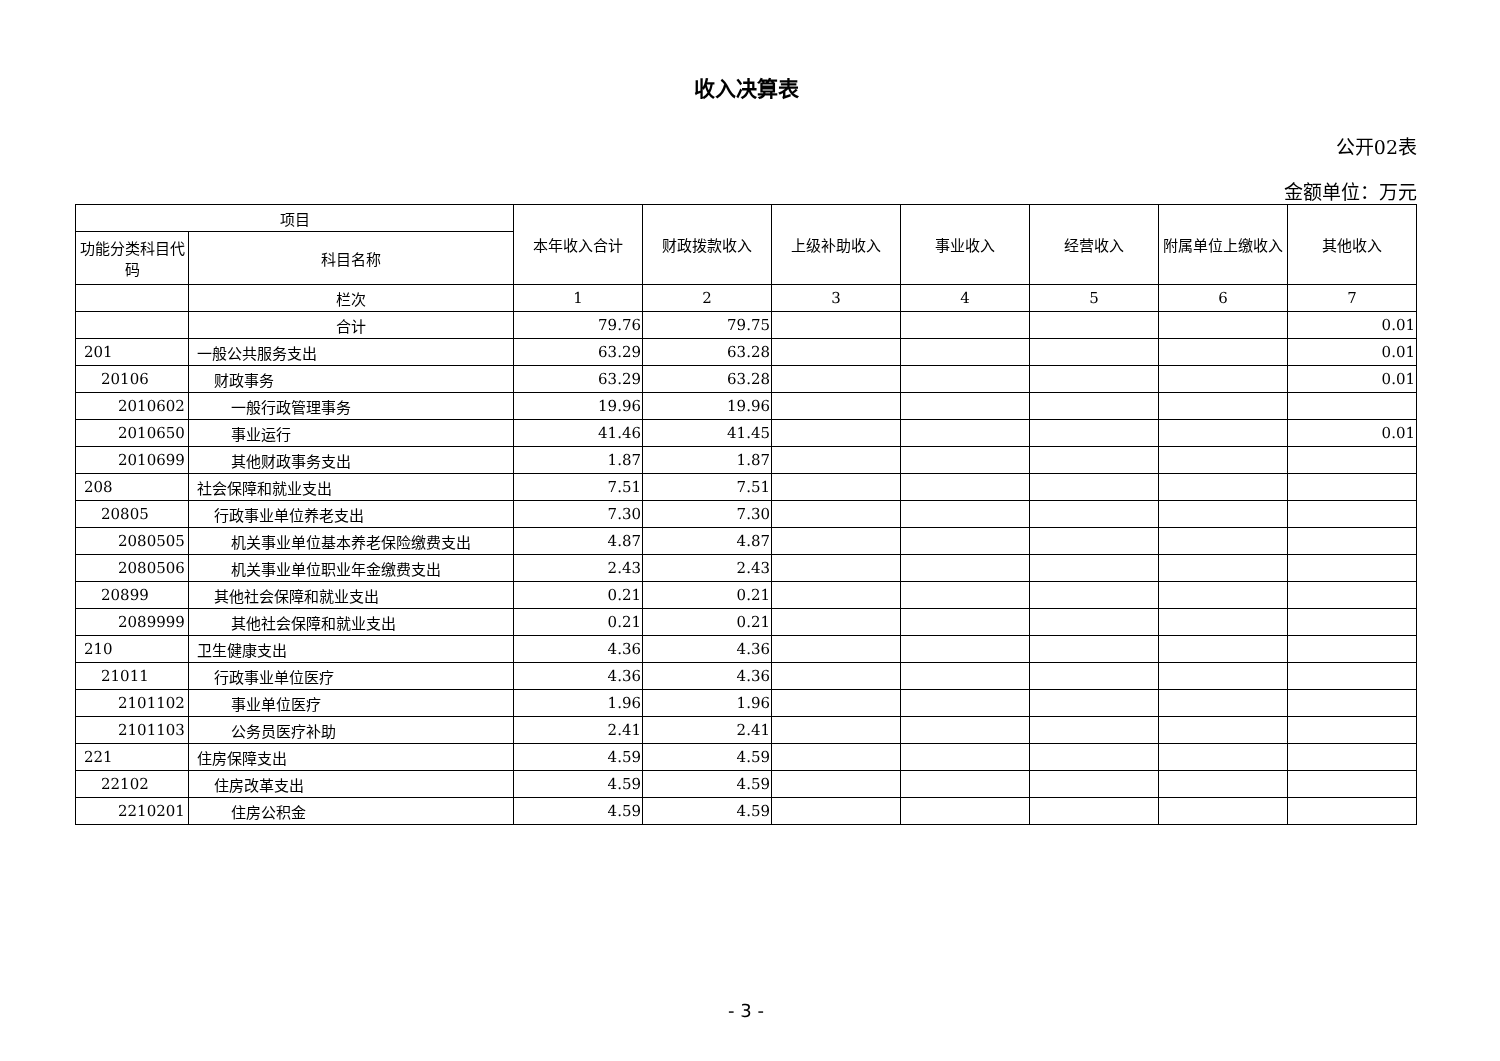收入决算表
公开02表
金额单位：万元
| 项目 | | 本年收入合计 | 财政拨款收入 | 上级补助收入 | 事业收入 | 经营收入 | 附属单位上缴收入 | 其他收入 |
| --- | --- | --- | --- | --- | --- | --- | --- | --- |
| 功能分类科目代码 | 科目名称 | | | | | | | |
| | 栏次 | 1 | 2 | 3 | 4 | 5 | 6 | 7 |
| | 合计 | 79.76 | 79.75 | | | | | 0.01 |
| 201 | 一般公共服务支出 | 63.29 | 63.28 | | | | | 0.01 |
| 20106 | 财政事务 | 63.29 | 63.28 | | | | | 0.01 |
| 2010602 | 一般行政管理事务 | 19.96 | 19.96 | | | | | |
| 2010650 | 事业运行 | 41.46 | 41.45 | | | | | 0.01 |
| 2010699 | 其他财政事务支出 | 1.87 | 1.87 | | | | | |
| 208 | 社会保障和就业支出 | 7.51 | 7.51 | | | | | |
| 20805 | 行政事业单位养老支出 | 7.30 | 7.30 | | | | | |
| 2080505 | 机关事业单位基本养老保险缴费支出 | 4.87 | 4.87 | | | | | |
| 2080506 | 机关事业单位职业年金缴费支出 | 2.43 | 2.43 | | | | | |
| 20899 | 其他社会保障和就业支出 | 0.21 | 0.21 | | | | | |
| 2089999 | 其他社会保障和就业支出 | 0.21 | 0.21 | | | | | |
| 210 | 卫生健康支出 | 4.36 | 4.36 | | | | | |
| 21011 | 行政事业单位医疗 | 4.36 | 4.36 | | | | | |
| 2101102 | 事业单位医疗 | 1.96 | 1.96 | | | | | |
| 2101103 | 公务员医疗补助 | 2.41 | 2.41 | | | | | |
| 221 | 住房保障支出 | 4.59 | 4.59 | | | | | |
| 22102 | 住房改革支出 | 4.59 | 4.59 | | | | | |
| 2210201 | 住房公积金 | 4.59 | 4.59 | | | | | |
- 3 -